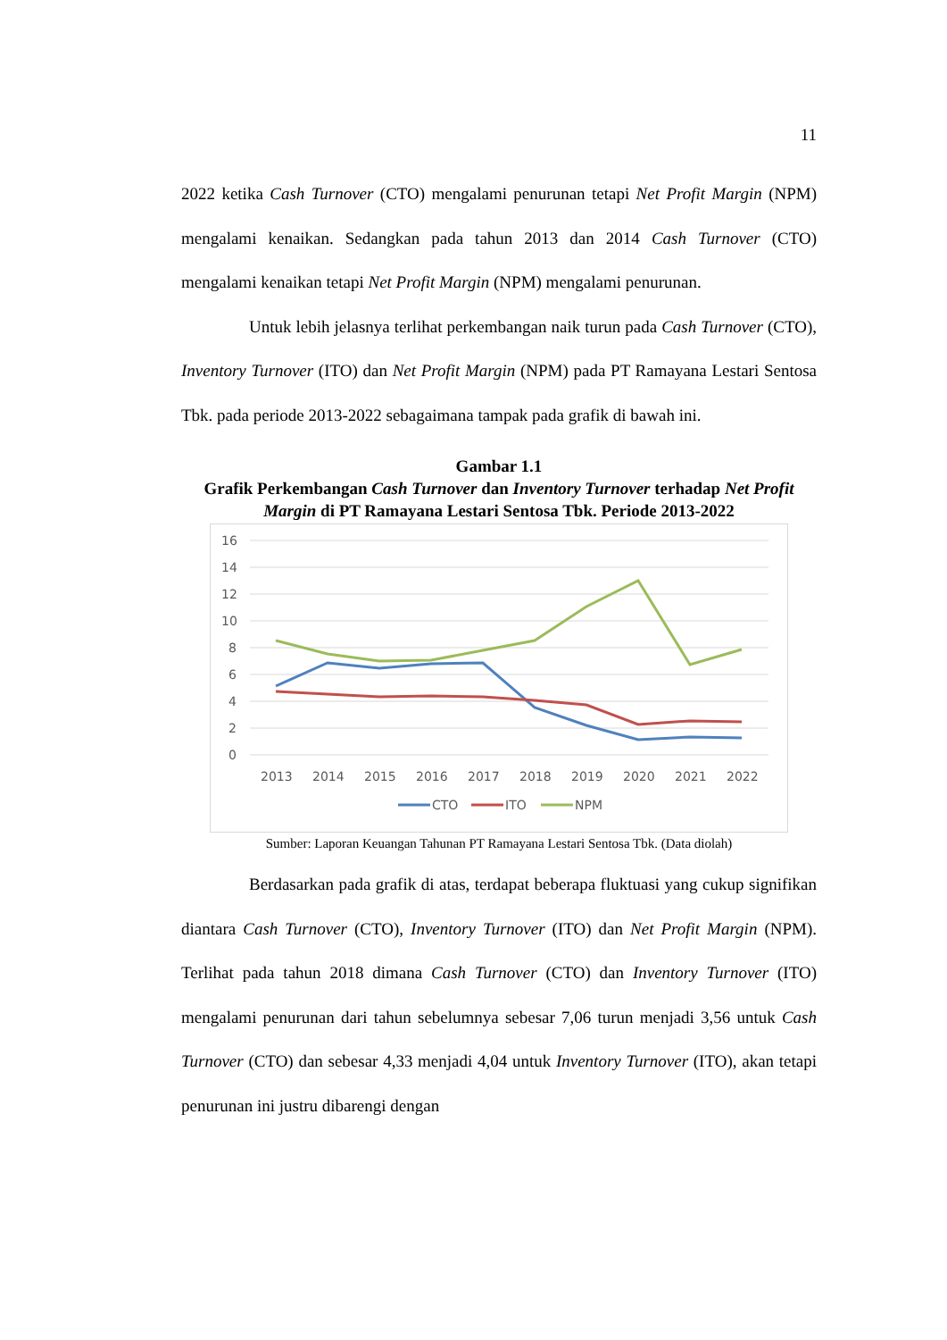11
2022 ketika Cash Turnover (CTO) mengalami penurunan tetapi Net Profit Margin (NPM) mengalami kenaikan. Sedangkan pada tahun 2013 dan 2014 Cash Turnover (CTO) mengalami kenaikan tetapi Net Profit Margin (NPM) mengalami penurunan.
Untuk lebih jelasnya terlihat perkembangan naik turun pada Cash Turnover (CTO), Inventory Turnover (ITO) dan Net Profit Margin (NPM) pada PT Ramayana Lestari Sentosa Tbk. pada periode 2013-2022 sebagaimana tampak pada grafik di bawah ini.
Gambar 1.1
Grafik Perkembangan Cash Turnover dan Inventory Turnover terhadap Net Profit Margin di PT Ramayana Lestari Sentosa Tbk. Periode 2013-2022
16
14
12
10
8
6
4
2
0
2013
2014
2015
2016
2017
2018
2019
2020
2021
2022
CTO
ITO
NPM
Sumber: Laporan Keuangan Tahunan PT Ramayana Lestari Sentosa Tbk. (Data diolah)
Berdasarkan pada grafik di atas, terdapat beberapa fluktuasi yang cukup signifikan diantara Cash Turnover (CTO), Inventory Turnover (ITO) dan Net Profit Margin (NPM). Terlihat pada tahun 2018 dimana Cash Turnover (CTO) dan Inventory Turnover (ITO) mengalami penurunan dari tahun sebelumnya sebesar 7,06 turun menjadi 3,56 untuk Cash Turnover (CTO) dan sebesar 4,33 menjadi 4,04 untuk Inventory Turnover (ITO), akan tetapi penurunan ini justru dibarengi dengan